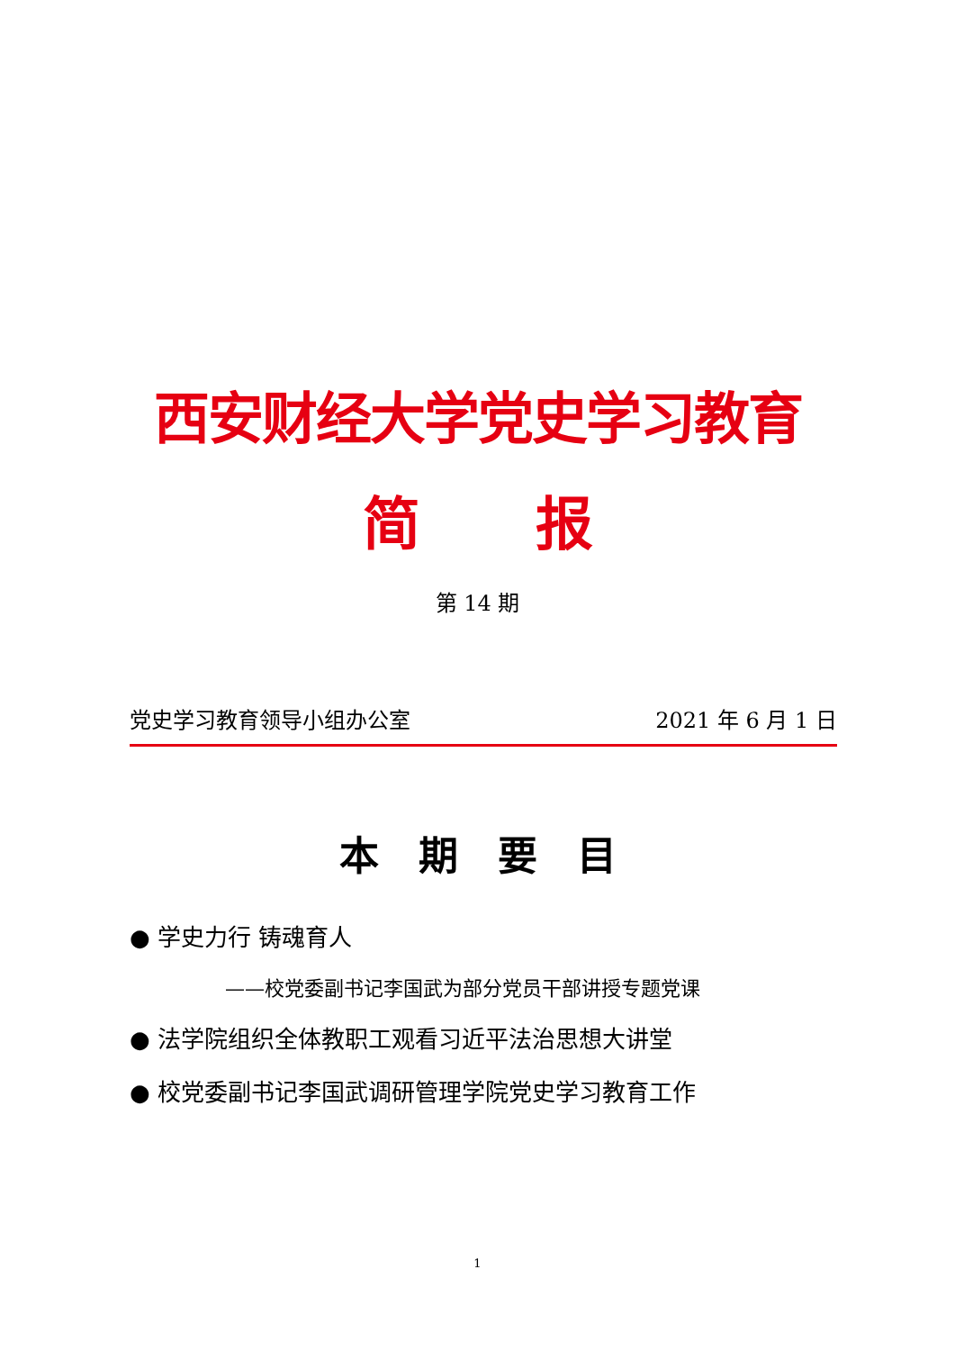西安财经大学党史学习教育
简  报
第 14 期
党史学习教育领导小组办公室 2021 年 6 月 1 日
本 期 要 目
● 学史力行 铸魂育人
——校党委副书记李国武为部分党员干部讲授专题党课
● 法学院组织全体教职工观看习近平法治思想大讲堂
● 校党委副书记李国武调研管理学院党史学习教育工作
1